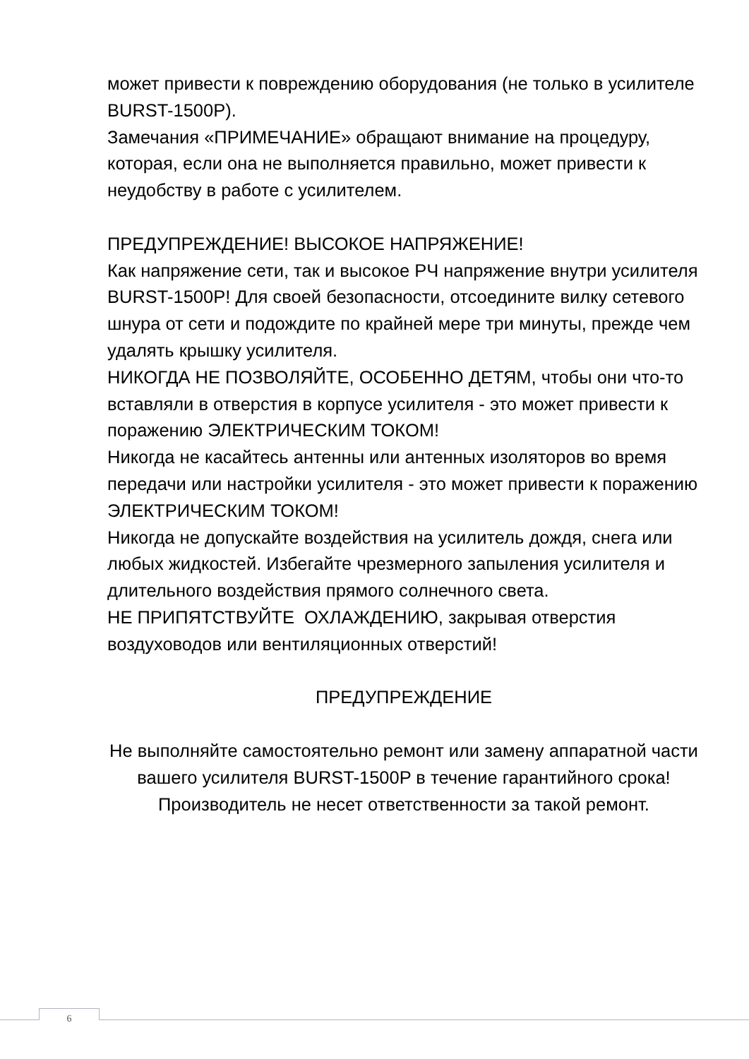может привести к повреждению оборудования (не только в усилителе BURST-1500P).
Замечания «ПРИМЕЧАНИЕ» обращают внимание на процедуру, которая, если она не выполняется правильно, может привести к неудобству в работе с усилителем.
ПРЕДУПРЕЖДЕНИЕ! ВЫСОКОЕ НАПРЯЖЕНИЕ!
Как напряжение сети, так и высокое РЧ напряжение внутри усилителя BURST-1500P! Для своей безопасности, отсоедините вилку сетевого шнура от сети и подождите по крайней мере три минуты, прежде чем удалять крышку усилителя.
НИКОГДА НЕ ПОЗВОЛЯЙТЕ, ОСОБЕННО ДЕТЯМ, чтобы они что-то вставляли в отверстия в корпусе усилителя - это может привести к поражению ЭЛЕКТРИЧЕСКИМ ТОКОМ!
Никогда не касайтесь антенны или антенных изоляторов во время передачи или настройки усилителя - это может привести к поражению ЭЛЕКТРИЧЕСКИМ ТОКОМ!
Никогда не допускайте воздействия на усилитель дождя, снега или любых жидкостей. Избегайте чрезмерного запыления усилителя и длительного воздействия прямого солнечного света.
НЕ ПРИПЯТСТВУЙТЕ ОХЛАЖДЕНИЮ, закрывая отверстия воздуховодов или вентиляционных отверстий!
ПРЕДУПРЕЖДЕНИЕ
Не выполняйте самостоятельно ремонт или замену аппаратной части вашего усилителя BURST-1500P в течение гарантийного срока! Производитель не несет ответственности за такой ремонт.
6